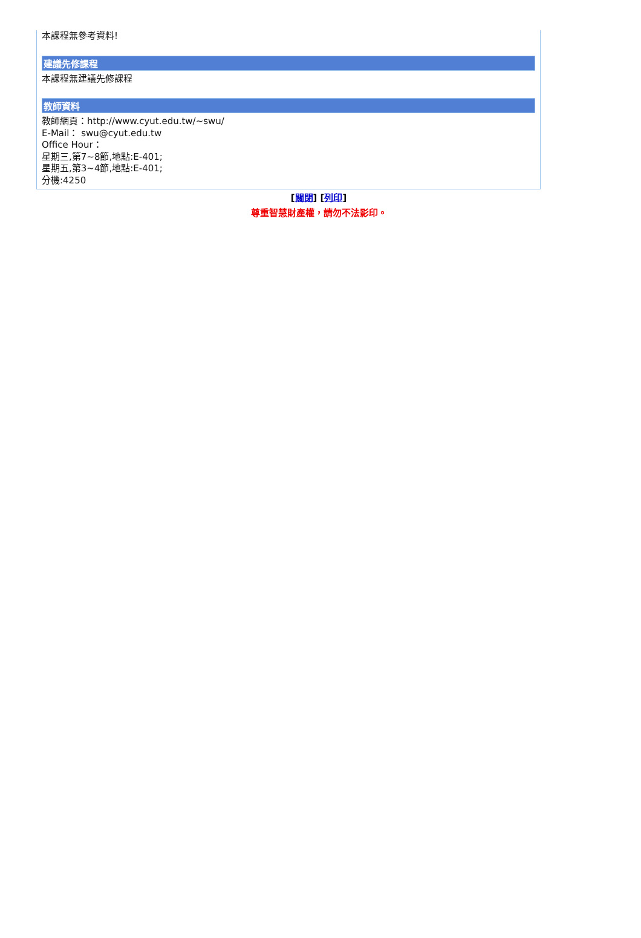本課程無參考資料!
建議先修課程
本課程無建議先修課程
教師資料
教師網頁：http://www.cyut.edu.tw/~swu/
E-Mail： swu@cyut.edu.tw
Office Hour：
星期三,第7~8節,地點:E-401;
星期五,第3~4節,地點:E-401;
分機:4250
[關閉] [列印]
尊重智慧財產權，請勿不法影印。